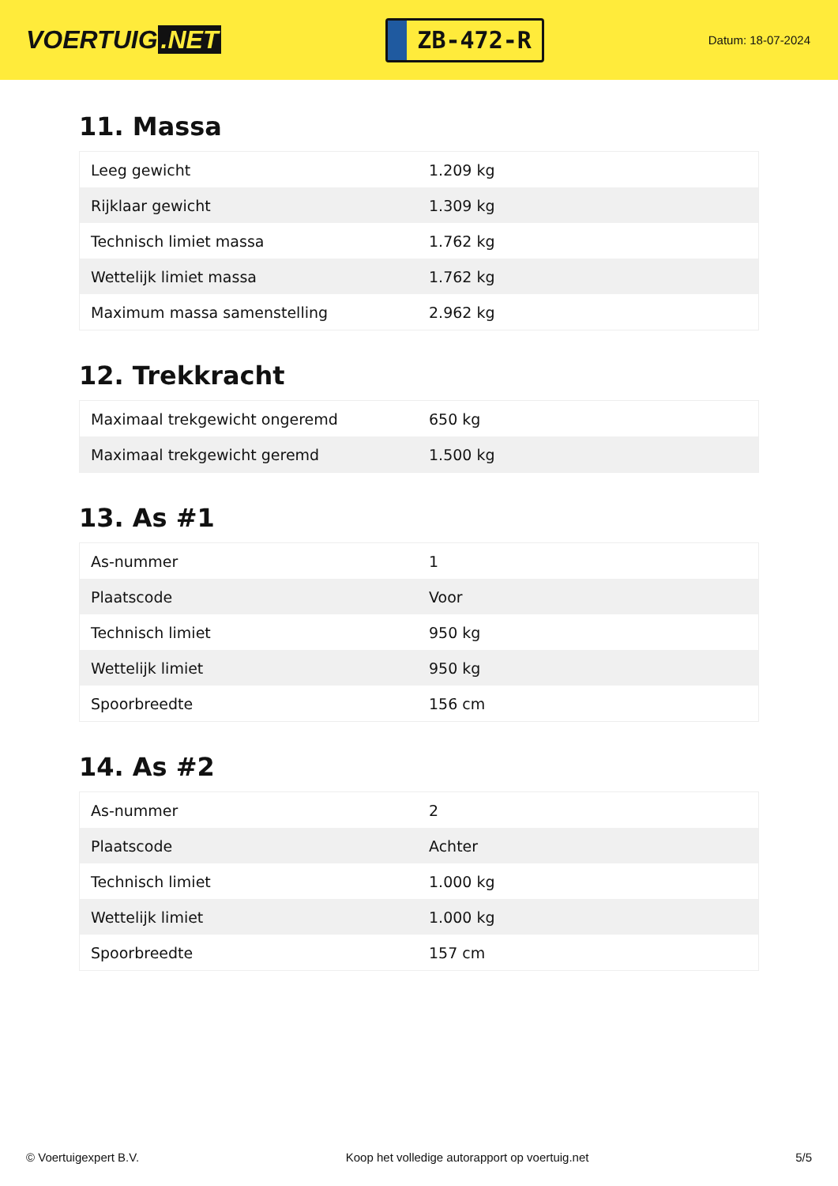VOERTUIG.NET
ZB-472-R
Datum: 18-07-2024
11. Massa
| Leeg gewicht | 1.209 kg |
| Rijklaar gewicht | 1.309 kg |
| Technisch limiet massa | 1.762 kg |
| Wettelijk limiet massa | 1.762 kg |
| Maximum massa samenstelling | 2.962 kg |
12. Trekkracht
| Maximaal trekgewicht ongeremd | 650 kg |
| Maximaal trekgewicht geremd | 1.500 kg |
13. As #1
| As-nummer | 1 |
| Plaatscode | Voor |
| Technisch limiet | 950 kg |
| Wettelijk limiet | 950 kg |
| Spoorbreedte | 156 cm |
14. As #2
| As-nummer | 2 |
| Plaatscode | Achter |
| Technisch limiet | 1.000 kg |
| Wettelijk limiet | 1.000 kg |
| Spoorbreedte | 157 cm |
© Voertuigexpert B.V. Koop het volledige autorapport op voertuig.net 5/5